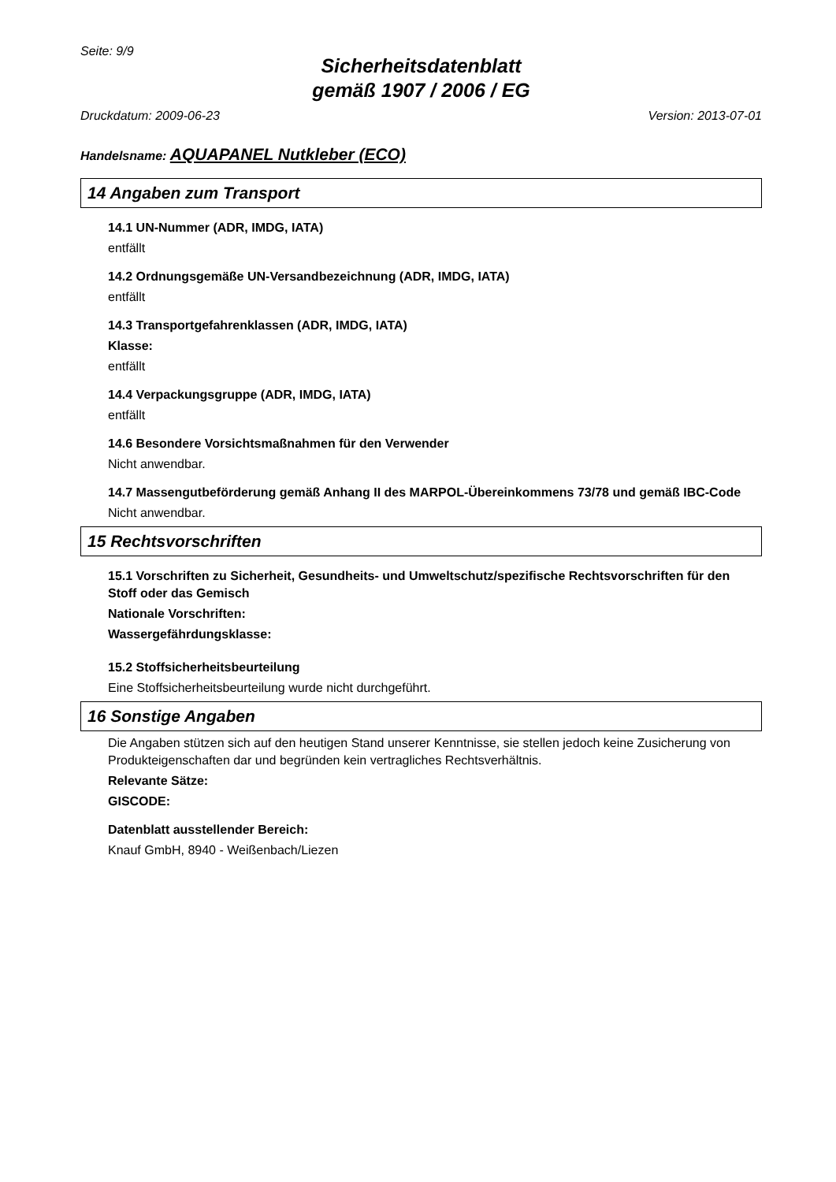Seite: 9/9
Sicherheitsdatenblatt
gemäß 1907 / 2006 / EG
Druckdatum: 2009-06-23 Version: 2013-07-01
Handelsname: AQUAPANEL Nutkleber (ECO)
14 Angaben zum Transport
14.1 UN-Nummer (ADR, IMDG, IATA)
entfällt
14.2 Ordnungsgemäße UN-Versandbezeichnung (ADR, IMDG, IATA)
entfällt
14.3 Transportgefahrenklassen (ADR, IMDG, IATA)
Klasse:
entfällt
14.4 Verpackungsgruppe (ADR, IMDG, IATA)
entfällt
14.6 Besondere Vorsichtsmaßnahmen für den Verwender
Nicht anwendbar.
14.7 Massengutbeförderung gemäß Anhang II des MARPOL-Übereinkommens 73/78 und gemäß IBC-Code
Nicht anwendbar.
15 Rechtsvorschriften
15.1 Vorschriften zu Sicherheit, Gesundheits- und Umweltschutz/spezifische Rechtsvorschriften für den Stoff oder das Gemisch
Nationale Vorschriften:
Wassergefährdungsklasse:
15.2 Stoffsicherheitsbeurteilung
Eine Stoffsicherheitsbeurteilung wurde nicht durchgeführt.
16 Sonstige Angaben
Die Angaben stützen sich auf den heutigen Stand unserer Kenntnisse, sie stellen jedoch keine Zusicherung von Produkteigenschaften dar und begründen kein vertragliches Rechtsverhältnis.
Relevante Sätze:
GISCODE:
Datenblatt ausstellender Bereich:
Knauf GmbH, 8940 - Weißenbach/Liezen